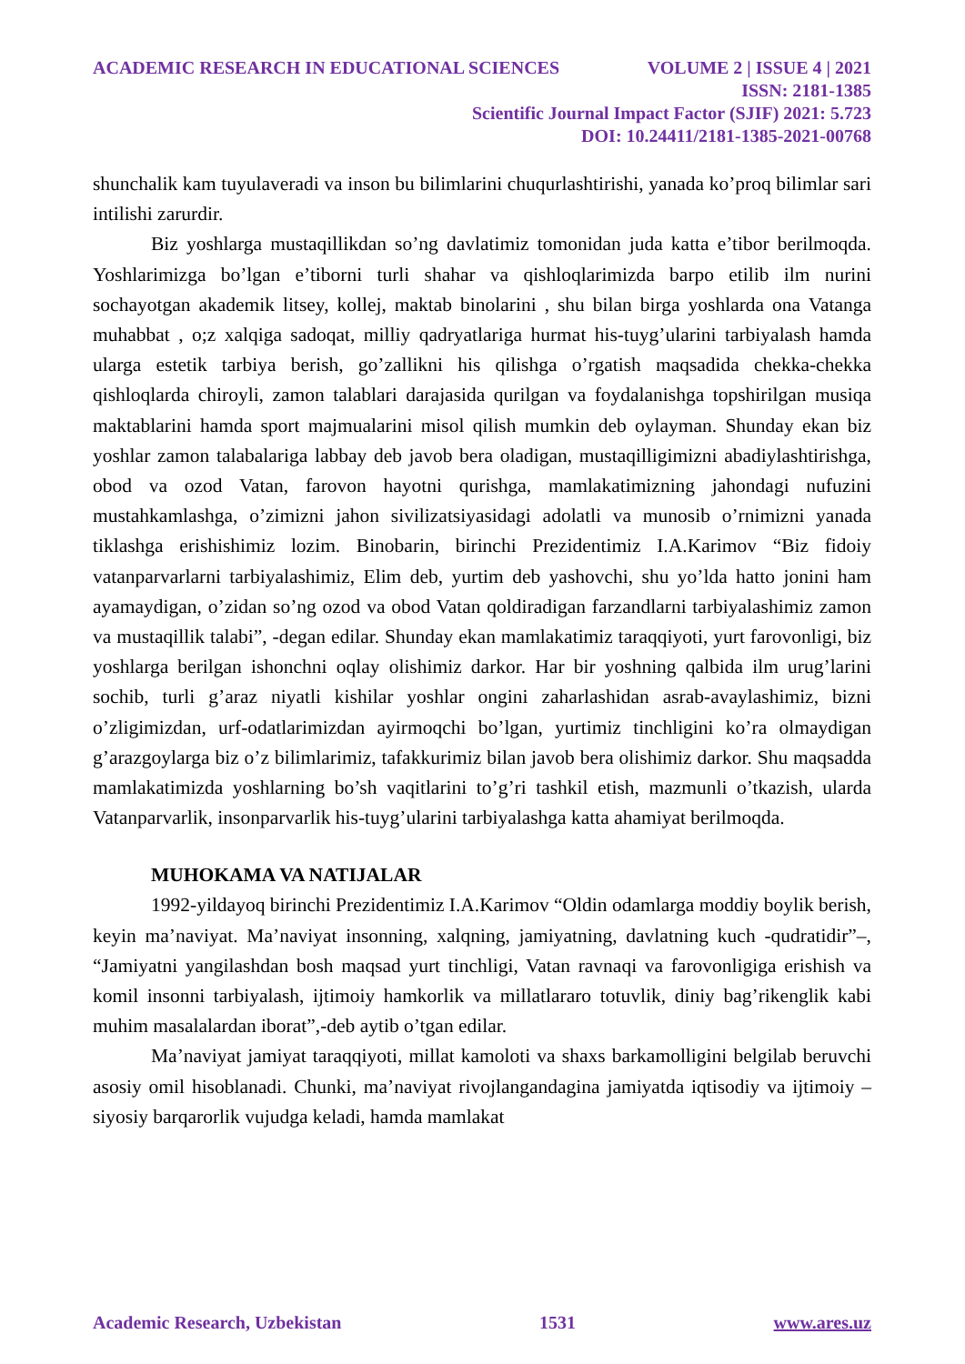ACADEMIC RESEARCH IN EDUCATIONAL SCIENCES VOLUME 2 | ISSUE 4 | 2021
ISSN: 2181-1385
Scientific Journal Impact Factor (SJIF) 2021: 5.723
DOI: 10.24411/2181-1385-2021-00768
shunchalik kam tuyulaveradi va inson bu bilimlarini chuqurlashtirishi, yanada ko’proq bilimlar sari intilishi zarurdir.
Biz yoshlarga mustaqillikdan so’ng davlatimiz tomonidan juda katta e’tibor berilmoqda. Yoshlarimizga bo’lgan e’tiborni turli shahar va qishloqlarimizda barpo etilib ilm nurini sochayotgan akademik litsey, kollej, maktab binolarini , shu bilan birga yoshlarda ona Vatanga muhabbat , o;z xalqiga sadoqat, milliy qadryatlariga hurmat his-tuyg’ularini tarbiyalash hamda ularga estetik tarbiya berish, go’zallikni his qilishga o’rgatish maqsadida chekka-chekka qishloqlarda chiroyli, zamon talablari darajasida qurilgan va foydalanishga topshirilgan musiqa maktablarini hamda sport majmualarini misol qilish mumkin deb oylayman. Shunday ekan biz yoshlar zamon talabalariga labbay deb javob bera oladigan, mustaqilligimizni abadiylashtirishga, obod va ozod Vatan, farovon hayotni qurishga, mamlakatimizning jahondagi nufuzini mustahkamlashga, o’zimizni jahon sivilizatsiyasidagi adolatli va munosib o’rnimizni yanada tiklashga erishishimiz lozim. Binobarin, birinchi Prezidentimiz I.A.Karimov “Biz fidoiy vatanparvarlarni tarbiyalashimiz, Elim deb, yurtim deb yashovchi, shu yo’lda hatto jonini ham ayamaydigan, o’zidan so’ng ozod va obod Vatan qoldiradigan farzandlarni tarbiyalashimiz zamon va mustaqillik talabi”, -degan edilar. Shunday ekan mamlakatimiz taraqqiyoti, yurt farovonligi, biz yoshlarga berilgan ishonchni oqlay olishimiz darkor. Har bir yoshning qalbida ilm urug’larini sochib, turli g’araz niyatli kishilar yoshlar ongini zaharlashidan asrab-avaylashimiz, bizni o’zligimizdan, urf-odatlarimizdan ayirmoqchi bo’lgan, yurtimiz tinchligini ko’ra olmaydigan g’arazgoylarga biz o’z bilimlarimiz, tafakkurimiz bilan javob bera olishimiz darkor. Shu maqsadda mamlakatimizda yoshlarning bo’sh vaqitlarini to’g’ri tashkil etish, mazmunli o’tkazish, ularda Vatanparvarlik, insonparvarlik his-tuyg’ularini tarbiyalashga katta ahamiyat berilmoqda.
MUHOKAMA VA NATIJALAR
1992-yildayoq birinchi Prezidentimiz I.A.Karimov “Oldin odamlarga moddiy boylik berish, keyin ma’naviyat. Ma’naviyat insonning, xalqning, jamiyatning, davlatning kuch -qudratidir”–, “Jamiyatni yangilashdan bosh maqsad yurt tinchligi, Vatan ravnaqi va farovonligiga erishish va komil insonni tarbiyalash, ijtimoiy hamkorlik va millatlararo totuvlik, diniy bag’rikenglik kabi muhim masalalardan iborat”,-deb aytib o’tgan edilar.
Ma’naviyat jamiyat taraqqiyoti, millat kamoloti va shaxs barkamolligini belgilab beruvchi asosiy omil hisoblanadi. Chunki, ma’naviyat rivojlangandagina jamiyatda iqtisodiy va ijtimoiy – siyosiy barqarorlik vujudga keladi, hamda mamlakat
Academic Research, Uzbekistan 1531 www.ares.uz